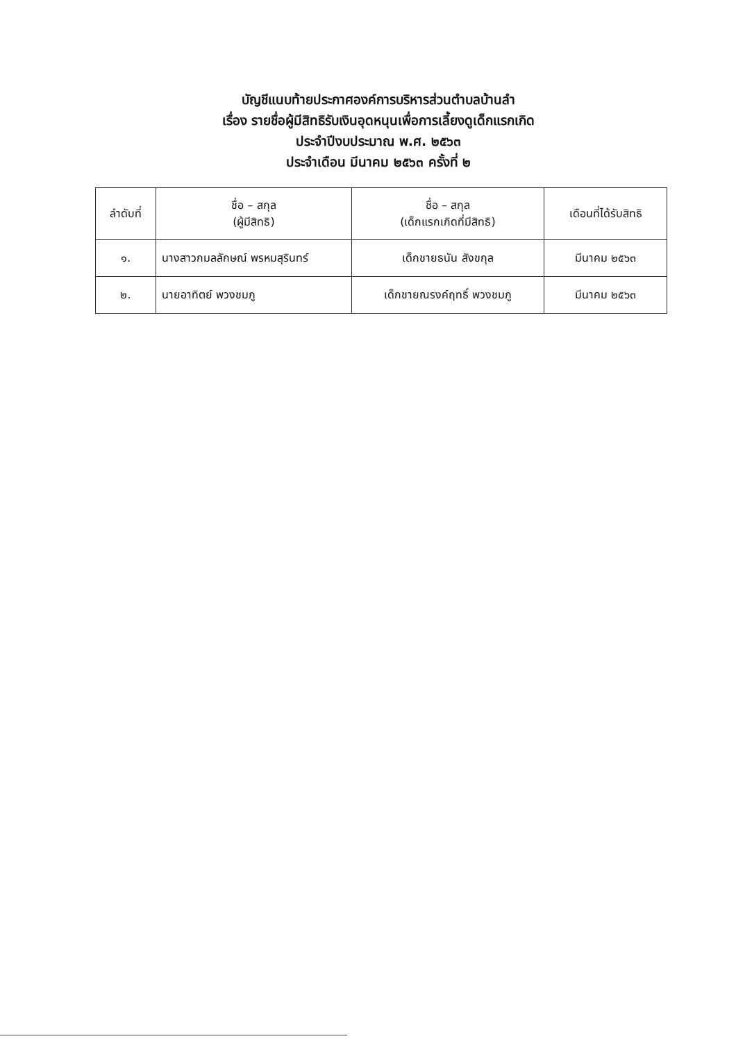บัญชีแนบท้ายประกาศองค์การบริหารส่วนตำบลบ้านลำ
เรื่อง รายชื่อผู้มีสิทธิรับเงินอุดหนุนเพื่อการเลี้ยงดูเด็กแรกเกิด
ประจำปีงบประมาณ พ.ศ. ๒๕๖๓
ประจำเดือน มีนาคม ๒๕๖๓ ครั้งที่ ๒
| ลำดับที่ | ชื่อ – สกุล (ผู้มีสิทธิ) | ชื่อ – สกุล (เด็กแรกเกิดที่มีสิทธิ) | เดือนที่ได้รับสิทธิ |
| --- | --- | --- | --- |
| ๑. | นางสาวกมลลักษณ์ พรหมสุรินทร์ | เด็กชายธนัน สังขกุล | มีนาคม ๒๕๖๓ |
| ๒. | นายอาทิตย์ พวงชมภู | เด็กชายณรงค์ฤทธิ์ พวงชมภู | มีนาคม ๒๕๖๓ |